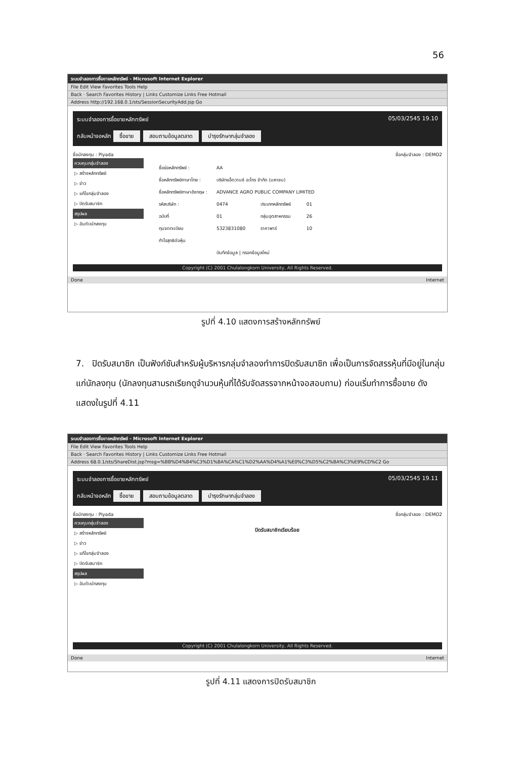56
ระบบจำลองการซื้อขายหลักทรัพย์ - Microsoft Internet Explorer
File Edit View Favorites Tools Help
Back · Search Favorites History | Links Customize Links Free Hotmail
Address http://192.168.0.1/sts/SessionSecurityAdd.jsp Go
ระบบจำลองการซื้อขายหลักทรัพย์ 05/03/2545 19.10
กลับหน้าจอหลัก ซื้อขาย สอบถามข้อมูลตลาด บำรุงรักษากลุ่มจำลอง
ชื่อนักลงทุน : Piyada ชื่อกลุ่มจำลอง : DEMO2
ควบคุมกลุ่มจำลอง
▷ สร้างหลักทรัพย์
▷ ข่าว
▷ แก้ไขกลุ่มจำลอง
▷ ปิดรับสมาชิก
สรุปผล
▷ อันดับนักลงทุน
| ชื่อย่อหลักทรัพย์ : | AA | | |
| ชื่อหลักทรัพย์ภาษาไทย : | บริษัทแอ็ดวานซ์ อะโกร จำกัด (มหาชน) | | |
| ชื่อหลักทรัพย์ภาษาอังกฤษ : | ADVANCE AGRO PUBLIC COMPANY LIMITED | | |
| รหัสบริษัท : | 0474 | ประเภทหลักทรัพย์ | 01 |
| ฉบับที่ | 01 | กลุ่มอุตสาหกรรม | 26 |
| ทุนจดทะเบียน | 5323831080 | ราคาพาร์ | 10 |
| กำไรสุทธิต่อหุ้น | | | |
| | บันทึกข้อมูล / กรอกข้อมูลใหม่ | | |
Copyright (C) 2001 Chulalongkorn University, All Rights Reserved.
Done Internet
รูปที่ 4.10 แสดงการสร้างหลักทรัพย์
7. ปิดรับสมาชิก เป็นฟังก์ชันสำหรับผู้บริหารกลุ่มจำลองทำการปิดรับสมาชิก เพื่อเป็นการจัดสรรหุ้นที่มีอยู่ในกลุ่มแก่นักลงทุน (นักลงทุนสามรถเรียกดูจำนวนหุ้นที่ได้รับจัดสรรจากหน้าจอสอบถาม) ก่อนเริ่มทำการซื้อขาย ดังแสดงในรูปที่ 4.11
ระบบจำลองการซื้อขายหลักทรัพย์ - Microsoft Internet Explorer
File Edit View Favorites Tools Help
Back · Search Favorites History | Links Customize Links Free Hotmail
Address 68.0.1/sts/ShareDist.jsp?msg=%BB%D4%B4%C3%D1%BA%CA%C1%D2%AA%D4%A1%E0%C3%D5%C2%BA%C3%E9%CD%C2 Go
ระบบจำลองการซื้อขายหลักทรัพย์ 05/03/2545 19.11
กลับหน้าจอหลัก ซื้อขาย สอบถามข้อมูลตลาด บำรุงรักษากลุ่มจำลอง
ชื่อนักลงทุน : Piyada ชื่อกลุ่มจำลอง : DEMO2
ควบคุมกลุ่มจำลอง
▷ สร้างหลักทรัพย์
▷ ข่าว
▷ แก้ไขกลุ่มจำลอง
▷ ปิดรับสมาชิก
สรุปผล
▷ อันดับนักลงทุน
ปิดรับสมาชิกเรียบร้อย
Copyright (C) 2001 Chulalongkorn University, All Rights Reserved.
Done Internet
รูปที่ 4.11 แสดงการปิดรับสมาชิก